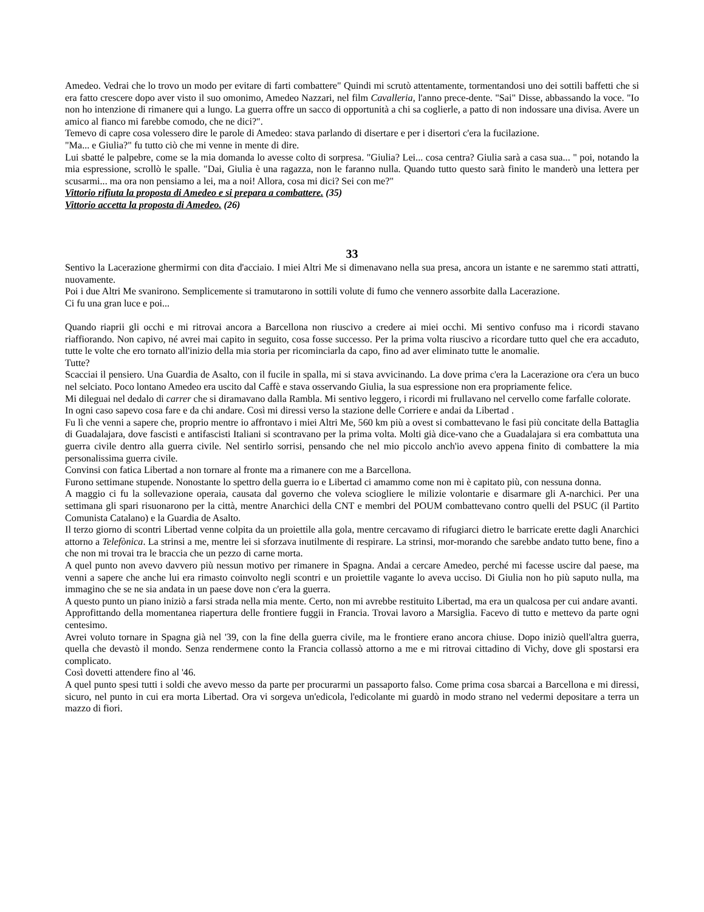Amedeo. Vedrai che lo trovo un modo per evitare di farti combattere" Quindi mi scrutò attentamente, tormentandosi uno dei sottili baffetti che si era fatto crescere dopo aver visto il suo omonimo, Amedeo Nazzari, nel film Cavalleria, l'anno prece-dente. "Sai" Disse, abbassando la voce. "Io non ho intenzione di rimanere qui a lungo. La guerra offre un sacco di opportunità a chi sa coglierle, a patto di non indossare una divisa. Avere un amico al fianco mi farebbe comodo, che ne dici?".
Temevo di capre cosa volessero dire le parole di Amedeo: stava parlando di disertare e per i disertori c'era la fucilazione.
"Ma... e Giulia?" fu tutto ciò che mi venne in mente di dire.
Lui sbatté le palpebre, come se la mia domanda lo avesse colto di sorpresa. "Giulia? Lei... cosa centra? Giulia sarà a casa sua... " poi, notando la mia espressione, scrollò le spalle. "Dai, Giulia è una ragazza, non le faranno nulla. Quando tutto questo sarà finito le manderò una lettera per scusarmi... ma ora non pensiamo a lei, ma a noi! Allora, cosa mi dici? Sei con me?"
Vittorio rifiuta la proposta di Amedeo e si prepara a combattere. (35)
Vittorio accetta la proposta di Amedeo. (26)
33
Sentivo la Lacerazione ghermirmi con dita d'acciaio. I miei Altri Me si dimenavano nella sua presa, ancora un istante e ne saremmo stati attratti, nuovamente.
Poi i due Altri Me svanirono. Semplicemente si tramutarono in sottili volute di fumo che vennero assorbite dalla Lacerazione.
Ci fu una gran luce e poi...
Quando riaprii gli occhi e mi ritrovai ancora a Barcellona non riuscivo a credere ai miei occhi. Mi sentivo confuso ma i ricordi stavano riaffiorando. Non capivo, né avrei mai capito in seguito, cosa fosse successo. Per la prima volta riuscivo a ricordare tutto quel che era accaduto, tutte le volte che ero tornato all'inizio della mia storia per ricominciarla da capo, fino ad aver eliminato tutte le anomalie.
Tutte?
Scacciai il pensiero. Una Guardia de Asalto, con il fucile in spalla, mi si stava avvicinando. La dove prima c'era la Lacerazione ora c'era un buco nel selciato. Poco lontano Amedeo era uscito dal Caffè e stava osservando Giulia, la sua espressione non era propriamente felice.
Mi dileguai nel dedalo di carrer che si diramavano dalla Rambla. Mi sentivo leggero, i ricordi mi frullavano nel cervello come farfalle colorate.
In ogni caso sapevo cosa fare e da chi andare. Così mi diressi verso la stazione delle Corriere e andai da Libertad .
Fu lì che venni a sapere che, proprio mentre io affrontavo i miei Altri Me, 560 km più a ovest si combattevano le fasi più concitate della Battaglia di Guadalajara, dove fascisti e antifascisti Italiani si scontravano per la prima volta. Molti già dice-vano che a Guadalajara si era combattuta una guerra civile dentro alla guerra civile. Nel sentirlo sorrisi, pensando che nel mio piccolo anch'io avevo appena finito di combattere la mia personalissima guerra civile.
Convinsi con fatica Libertad a non tornare al fronte ma a rimanere con me a Barcellona.
Furono settimane stupende. Nonostante lo spettro della guerra io e Libertad ci amammo come non mi è capitato più, con nessuna donna.
A maggio ci fu la sollevazione operaia, causata dal governo che voleva sciogliere le milizie volontarie e disarmare gli A-narchici. Per una settimana gli spari risuonarono per la città, mentre Anarchici della CNT e membri del POUM combattevano contro quelli del PSUC (il Partito Comunista Catalano) e la Guardia de Asalto.
Il terzo giorno di scontri Libertad venne colpita da un proiettile alla gola, mentre cercavamo di rifugiarci dietro le barricate erette dagli Anarchici attorno a Telefònica. La strinsi a me, mentre lei si sforzava inutilmente di respirare. La strinsi, mor-morando che sarebbe andato tutto bene, fino a che non mi trovai tra le braccia che un pezzo di carne morta.
A quel punto non avevo davvero più nessun motivo per rimanere in Spagna. Andai a cercare Amedeo, perché mi facesse uscire dal paese, ma venni a sapere che anche lui era rimasto coinvolto negli scontri e un proiettile vagante lo aveva ucciso. Di Giulia non ho più saputo nulla, ma immagino che se ne sia andata in un paese dove non c'era la guerra.
A questo punto un piano iniziò a farsi strada nella mia mente. Certo, non mi avrebbe restituito Libertad, ma era un qualcosa per cui andare avanti.
Approfittando della momentanea riapertura delle frontiere fuggii in Francia. Trovai lavoro a Marsiglia. Facevo di tutto e mettevo da parte ogni centesimo.
Avrei voluto tornare in Spagna già nel '39, con la fine della guerra civile, ma le frontiere erano ancora chiuse. Dopo iniziò quell'altra guerra, quella che devastò il mondo. Senza rendermene conto la Francia collassò attorno a me e mi ritrovai cittadino di Vichy, dove gli spostarsi era complicato.
Così dovetti attendere fino al '46.
A quel punto spesi tutti i soldi che avevo messo da parte per procurarmi un passaporto falso. Come prima cosa sbarcai a Barcellona e mi diressi, sicuro, nel punto in cui era morta Libertad. Ora vi sorgeva un'edicola, l'edicolante mi guardò in modo strano nel vedermi depositare a terra un mazzo di fiori.